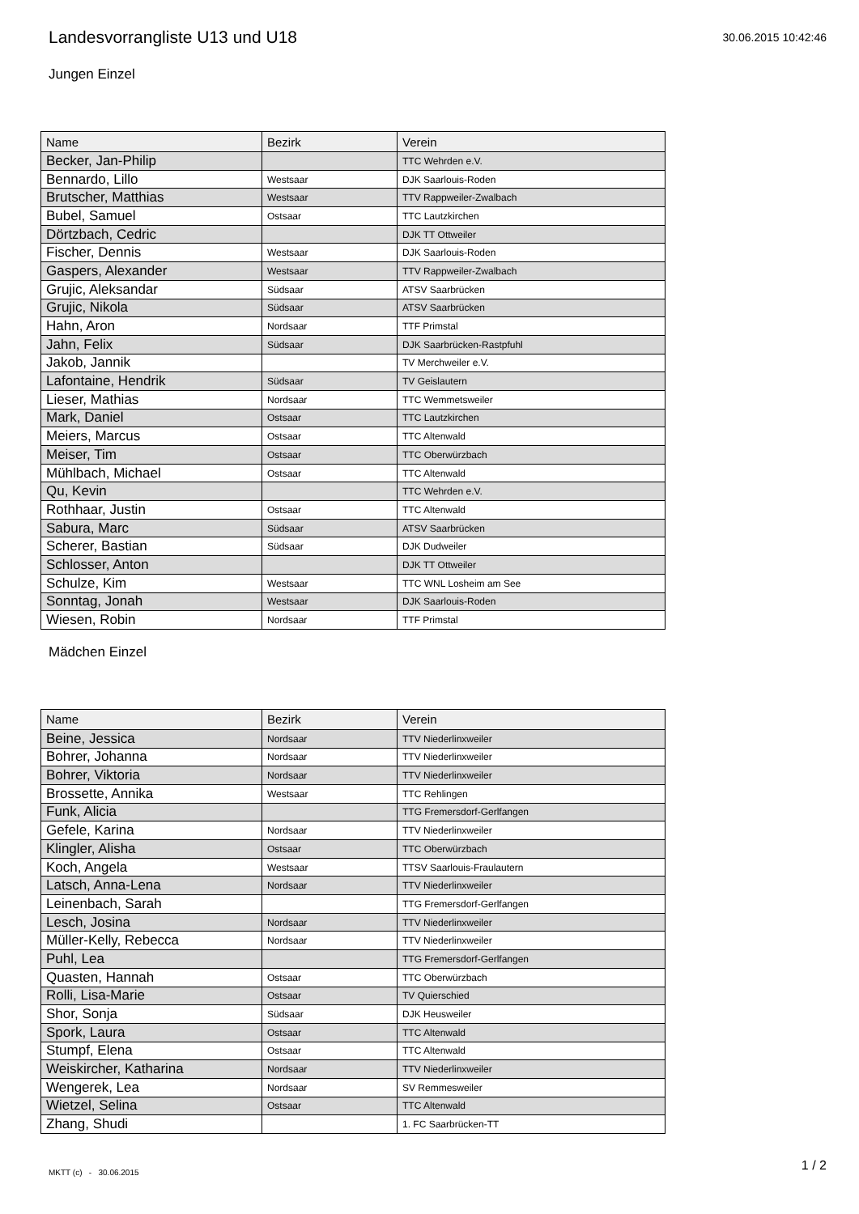Landesvorrangliste U13 und U18
30.06.2015 10:42:46
Jungen Einzel
| Name | Bezirk | Verein |
| --- | --- | --- |
| Becker, Jan-Philip | | TTC Wehrden e.V. |
| Bennardo, Lillo | Westsaar | DJK Saarlouis-Roden |
| Brutscher, Matthias | Westsaar | TTV Rappweiler-Zwalbach |
| Bubel, Samuel | Ostsaar | TTC Lautzkirchen |
| Dörtzbach, Cedric | | DJK TT Ottweiler |
| Fischer, Dennis | Westsaar | DJK Saarlouis-Roden |
| Gaspers, Alexander | Westsaar | TTV Rappweiler-Zwalbach |
| Grujic, Aleksandar | Südsaar | ATSV Saarbrücken |
| Grujic, Nikola | Südsaar | ATSV Saarbrücken |
| Hahn, Aron | Nordsaar | TTF Primstal |
| Jahn, Felix | Südsaar | DJK Saarbrücken-Rastpfuhl |
| Jakob, Jannik | | TV Merchweiler e.V. |
| Lafontaine, Hendrik | Südsaar | TV Geislautern |
| Lieser, Mathias | Nordsaar | TTC Wemmetsweiler |
| Mark, Daniel | Ostsaar | TTC Lautzkirchen |
| Meiers, Marcus | Ostsaar | TTC Altenwald |
| Meiser, Tim | Ostsaar | TTC Oberwürzbach |
| Mühlbach, Michael | Ostsaar | TTC Altenwald |
| Qu, Kevin | | TTC Wehrden e.V. |
| Rothhaar, Justin | Ostsaar | TTC Altenwald |
| Sabura, Marc | Südsaar | ATSV Saarbrücken |
| Scherer, Bastian | Südsaar | DJK Dudweiler |
| Schlosser, Anton | | DJK TT Ottweiler |
| Schulze, Kim | Westsaar | TTC WNL Losheim am See |
| Sonntag, Jonah | Westsaar | DJK Saarlouis-Roden |
| Wiesen, Robin | Nordsaar | TTF Primstal |
Mädchen Einzel
| Name | Bezirk | Verein |
| --- | --- | --- |
| Beine, Jessica | Nordsaar | TTV Niederlinxweiler |
| Bohrer, Johanna | Nordsaar | TTV Niederlinxweiler |
| Bohrer, Viktoria | Nordsaar | TTV Niederlinxweiler |
| Brossette, Annika | Westsaar | TTC Rehlingen |
| Funk, Alicia | | TTG Fremersdorf-Gerlfangen |
| Gefele, Karina | Nordsaar | TTV Niederlinxweiler |
| Klingler, Alisha | Ostsaar | TTC Oberwürzbach |
| Koch, Angela | Westsaar | TTSV Saarlouis-Fraulautern |
| Latsch, Anna-Lena | Nordsaar | TTV Niederlinxweiler |
| Leinenbach, Sarah | | TTG Fremersdorf-Gerlfangen |
| Lesch, Josina | Nordsaar | TTV Niederlinxweiler |
| Müller-Kelly, Rebecca | Nordsaar | TTV Niederlinxweiler |
| Puhl, Lea | | TTG Fremersdorf-Gerlfangen |
| Quasten, Hannah | Ostsaar | TTC Oberwürzbach |
| Rolli, Lisa-Marie | Ostsaar | TV Quierschied |
| Shor, Sonja | Südsaar | DJK Heusweiler |
| Spork, Laura | Ostsaar | TTC Altenwald |
| Stumpf, Elena | Ostsaar | TTC Altenwald |
| Weiskircher, Katharina | Nordsaar | TTV Niederlinxweiler |
| Wengerek, Lea | Nordsaar | SV Remmesweiler |
| Wietzel, Selina | Ostsaar | TTC Altenwald |
| Zhang, Shudi | | 1. FC Saarbrücken-TT |
MKTT (c) - 30.06.2015 1 / 2